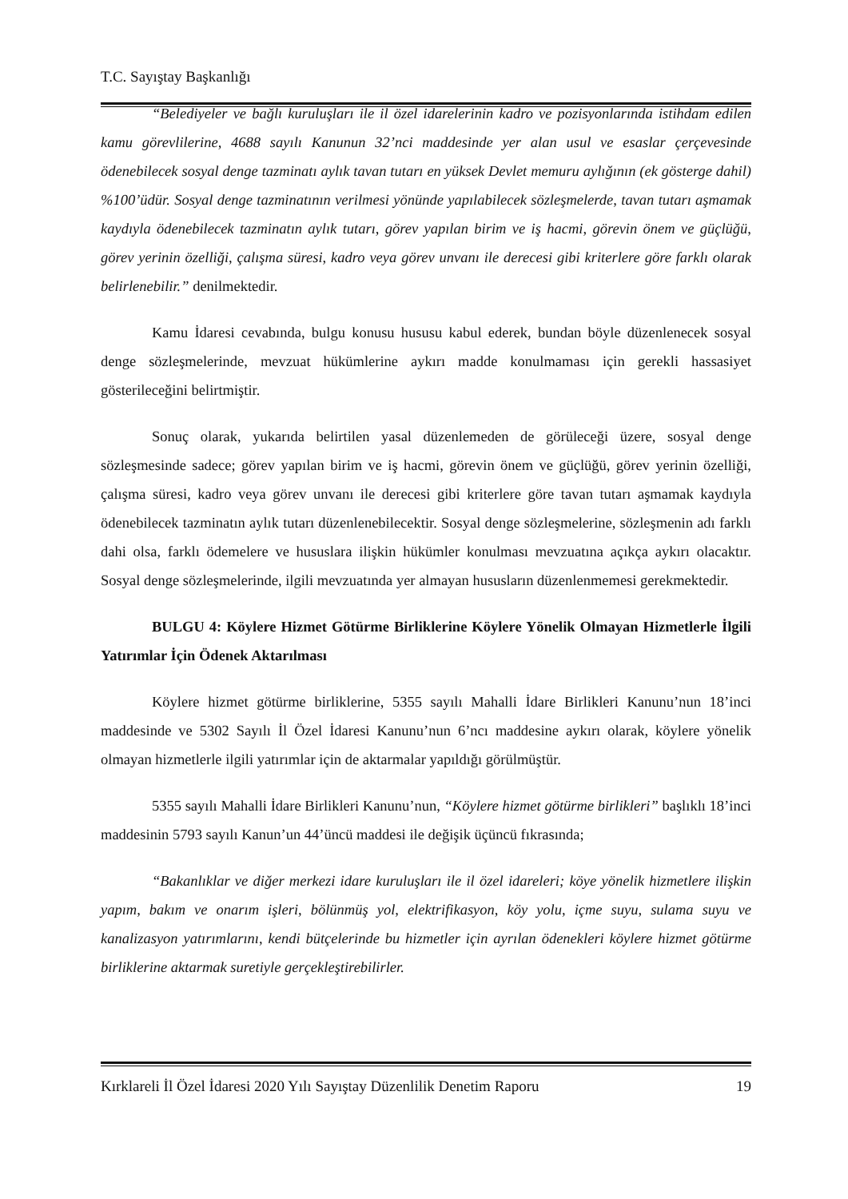T.C. Sayıştay Başkanlığı
“Belediyeler ve bağlı kuruluşları ile il özel idarelerinin kadro ve pozisyonlarında istihdam edilen kamu görevlilerine, 4688 sayılı Kanunun 32’nci maddesinde yer alan usul ve esaslar çerçevesinde ödenebilecek sosyal denge tazminatı aylık tavan tutarı en yüksek Devlet memuru aylığının (ek gösterge dahil) %100’üdür. Sosyal denge tazminatının verilmesi yönünde yapılabilecek sözleşmelerde, tavan tutarı aşmamak kaydıyla ödenebilecek tazminatın aylık tutarı, görev yapılan birim ve iş hacmi, görevin önem ve güçlüğü, görev yerinin özelliği, çalışma süresi, kadro veya görev unvanı ile derecesi gibi kriterlere göre farklı olarak belirlenebilir.” denilmektedir.
Kamu İdaresi cevabında, bulgu konusu hususu kabul ederek, bundan böyle düzenlenecek sosyal denge sözleşmelerinde, mevzuat hükümlerine aykırı madde konulmaması için gerekli hassasiyet gösterileceğini belirtmiştir.
Sonuç olarak, yukarıda belirtilen yasal düzenlemeden de görüleceği üzere, sosyal denge sözleşmesinde sadece; görev yapılan birim ve iş hacmi, görevin önem ve güçlüğü, görev yerinin özelliği, çalışma süresi, kadro veya görev unvanı ile derecesi gibi kriterlere göre tavan tutarı aşmamak kaydıyla ödenebilecek tazminatın aylık tutarı düzenlenebilecektir. Sosyal denge sözleşmelerine, sözleşmenin adı farklı dahi olsa, farklı ödemelere ve hususlara ilişkin hükümler konulması mevzuatına açıkça aykırı olacaktır. Sosyal denge sözleşmelerinde, ilgili mevzuatında yer almayan hususların düzenlenmemesi gerekmektedir.
BULGU 4: Köylere Hizmet Götürme Birliklerine Köylere Yönelik Olmayan Hizmetlerle İlgili Yatırımlar İçin Ödenek Aktarılması
Köylere hizmet götürme birliklerine, 5355 sayılı Mahalli İdare Birlikleri Kanunu’nun 18’inci maddesinde ve 5302 Sayılı İl Özel İdaresi Kanunu’nun 6’ncı maddesine aykırı olarak, köylere yönelik olmayan hizmetlerle ilgili yatırımlar için de aktarmalar yapıldığı görülmüştür.
5355 sayılı Mahalli İdare Birlikleri Kanunu’nun, “Köylere hizmet götürme birlikleri” başlıklı 18’inci maddesinin 5793 sayılı Kanun’un 44’üncü maddesi ile değişik üçüncü fıkrasında;
“Bakanlıklar ve diğer merkezi idare kuruluşları ile il özel idareleri; köye yönelik hizmetlere ilişkin yapım, bakım ve onarım işleri, bölünmüş yol, elektrifikasyon, köy yolu, içme suyu, sulama suyu ve kanalizasyon yatırımlarını, kendi bütçelerinde bu hizmetler için ayrılan ödenekleri köylere hizmet götürme birliklerine aktarmak suretiyle gerçekleştirebilirler.
Kırklareli İl Özel İdaresi 2020 Yılı Sayıştay Düzenlilik Denetim Raporu 19